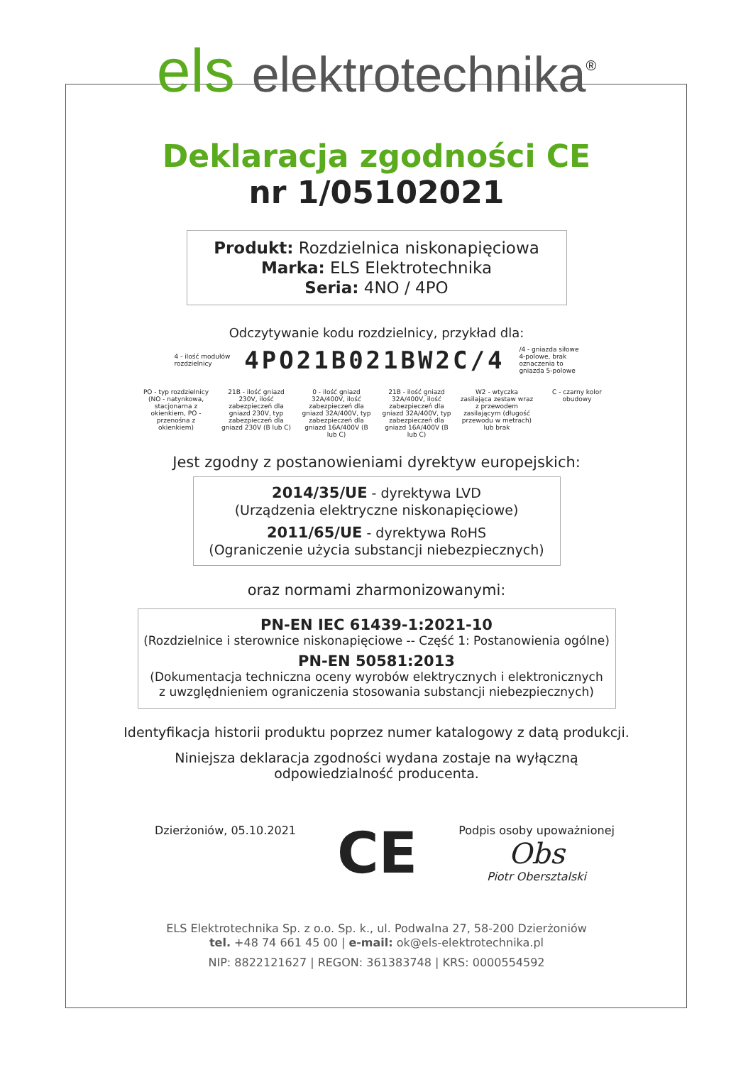els elektrotechnika<sup>®</sup>
Deklaracja zgodności CE
nr 1/05102021
Produkt: Rozdzielnica niskonapięciowa
Marka: ELS Elektrotechnika
Seria: 4NO / 4PO
Odczytywanie kodu rozdzielnicy, przykład dla:
4 - ilość modułów
rozdzielnicy 4PO21B021BW2C/4 /4 - gniazda siłowe
4-polowe, brak
oznaczenia to
gniazda 5-polowe
PO - typ rozdzielnicy (NO - natynkowa, stacjonarna z okienkiem, PO - przenośna z okienkiem)
21B - ilość gniazd 230V, ilość zabezpieczeń dla gniazd 230V, typ zabezpieczeń dla gniazd 230V (B lub C)
0 - ilość gniazd 32A/400V, ilość zabezpieczeń dla gniazd 32A/400V, typ zabezpieczeń dla gniazd 16A/400V (B lub C)
21B - ilość gniazd 32A/400V, ilość zabezpieczeń dla gniazd 32A/400V, typ zabezpieczeń dla gniazd 16A/400V (B lub C)
W2 - wtyczka zasilająca zestaw wraz z przewodem zasilającym (długość przewodu w metrach) lub brak
C - czarny kolor obudowy
Jest zgodny z postanowieniami dyrektyw europejskich:
2014/35/UE - dyrektywa LVD
(Urządzenia elektryczne niskonapięciowe)
2011/65/UE - dyrektywa RoHS
(Ograniczenie użycia substancji niebezpiecznych)
oraz normami zharmonizowanymi:
PN-EN IEC 61439-1:2021-10
(Rozdzielnice i sterownice niskonapięciowe -- Część 1: Postanowienia ogólne)
PN-EN 50581:2013
(Dokumentacja techniczna oceny wyrobów elektrycznych i elektronicznych
z uwzględnieniem ograniczenia stosowania substancji niebezpiecznych)
Identyfikacja historii produktu poprzez numer katalogowy z datą produkcji.
Niniejsza deklaracja zgodności wydana zostaje na wyłączną
odpowiedzialność producenta.
Dzierżoniów, 05.10.2021
CE
Podpis osoby upoważnionej
Obs
Piotr Obersztalski
ELS Elektrotechnika Sp. z o.o. Sp. k., ul. Podwalna 27, 58-200 Dzierżoniów
tel. +48 74 661 45 00 | e-mail: ok@els-elektrotechnika.pl
NIP: 8822121627 | REGON: 361383748 | KRS: 0000554592